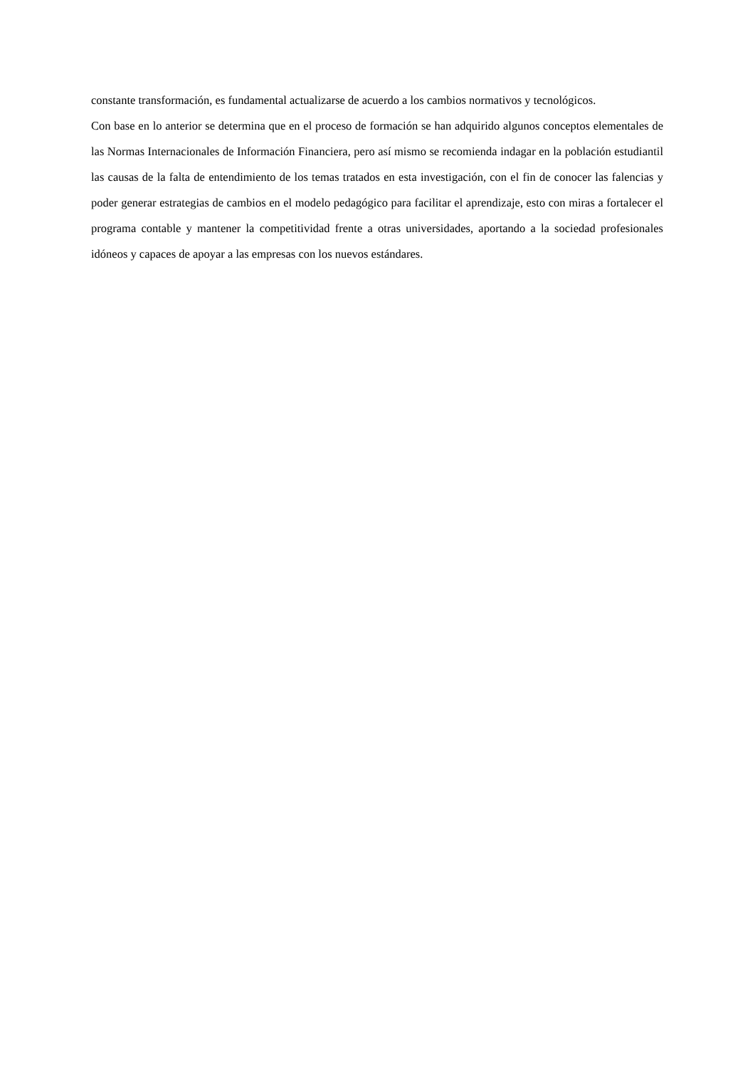constante transformación, es fundamental actualizarse de acuerdo a los cambios normativos y tecnológicos.
Con base en lo anterior se determina que en el proceso de formación se han adquirido algunos conceptos elementales de las Normas Internacionales de Información Financiera, pero así mismo se recomienda indagar en la población estudiantil las causas de la falta de entendimiento de los temas tratados en esta investigación, con el fin de conocer las falencias y poder generar estrategias de cambios en el modelo pedagógico para facilitar el aprendizaje, esto con miras a fortalecer el programa contable y mantener la competitividad frente a otras universidades, aportando a la sociedad profesionales idóneos y capaces de apoyar a las empresas con los nuevos estándares.